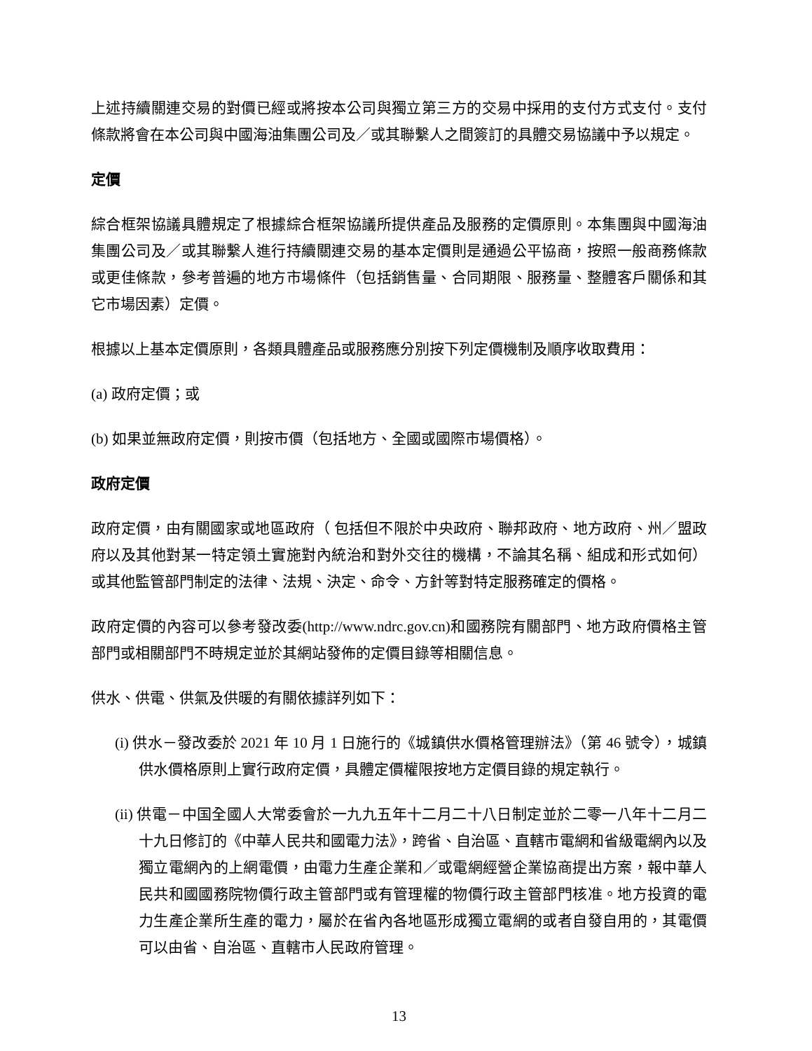上述持續關連交易的對價已經或將按本公司與獨立第三方的交易中採用的支付方式支付。支付條款將會在本公司與中國海油集團公司及／或其聯繫人之間簽訂的具體交易協議中予以規定。
定價
綜合框架協議具體規定了根據綜合框架協議所提供產品及服務的定價原則。本集團與中國海油集團公司及／或其聯繫人進行持續關連交易的基本定價則是通過公平協商，按照一般商務條款或更佳條款，參考普遍的地方市場條件（包括銷售量、合同期限、服務量、整體客戶關係和其它市場因素）定價。
根據以上基本定價原則，各類具體產品或服務應分別按下列定價機制及順序收取費用：
(a) 政府定價；或
(b) 如果並無政府定價，則按市價（包括地方、全國或國際市場價格）。
政府定價
政府定價，由有關國家或地區政府（ 包括但不限於中央政府、聯邦政府、地方政府、州／盟政府以及其他對某一特定領土實施對內統治和對外交往的機構，不論其名稱、組成和形式如何）或其他監管部門制定的法律、法規、決定、命令、方針等對特定服務確定的價格。
政府定價的內容可以參考發改委(http://www.ndrc.gov.cn)和國務院有關部門、地方政府價格主管部門或相關部門不時規定並於其網站發佈的定價目錄等相關信息。
供水、供電、供氣及供暖的有關依據詳列如下：
(i) 供水－發改委於 2021 年 10 月 1 日施行的《城鎮供水價格管理辦法》（第 46 號令），城鎮供水價格原則上實行政府定價，具體定價權限按地方定價目錄的規定執行。
(ii) 供電－中国全國人大常委會於一九九五年十二月二十八日制定並於二零一八年十二月二十九日修訂的《中華人民共和國電力法》，跨省、自治區、直轄市電網和省級電網內以及獨立電網內的上網電價，由電力生產企業和／或電網經營企業協商提出方案，報中華人民共和國國務院物價行政主管部門或有管理權的物價行政主管部門核准。地方投資的電力生產企業所生產的電力，屬於在省內各地區形成獨立電網的或者自發自用的，其電價可以由省、自治區、直轄市人民政府管理。
13